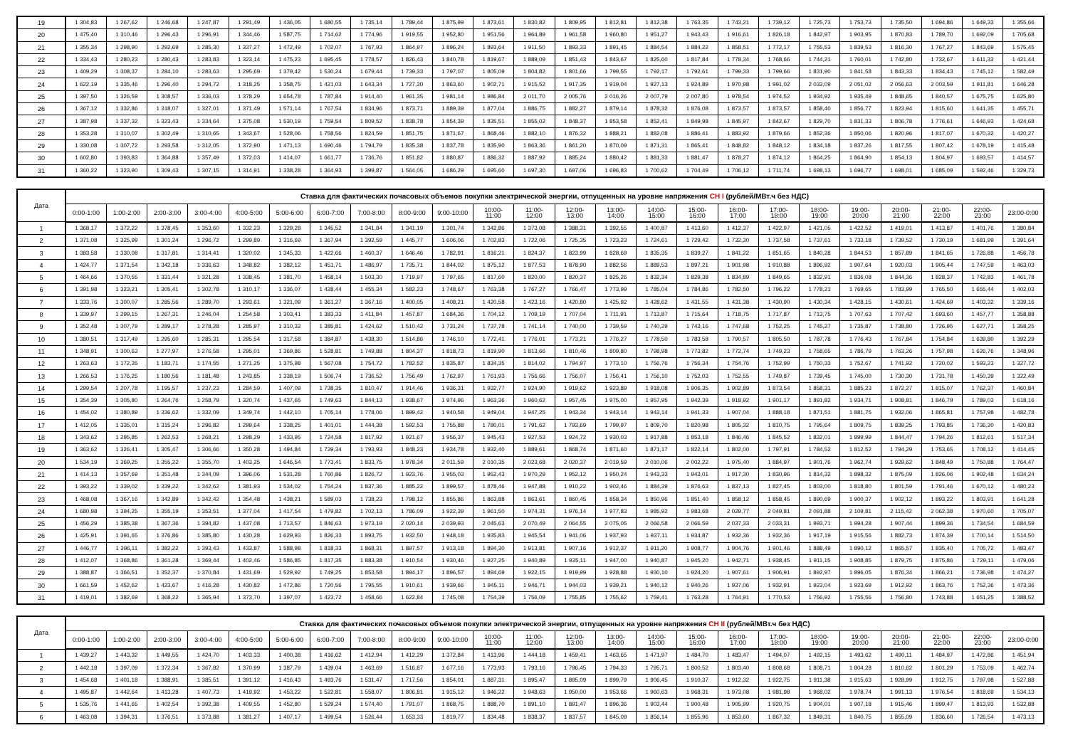| 19 | 1 304,83 | 1 267,62 | 1 246,68 | 1 247,87 | 1 291,49 | 1 436,05 | 1 680,55 | 1 735,14 | 1 789,44 | 1 875,99 | 1 873,61 | 1 830,82 | 1 809,95 | 1 812,81 | 1 812,38 | 1 763,35 | 1 743,21 | 1 739,12 | 1 725,73 | 1 753,73 | 1 735,50 | 1 694,86 | 1 649,33 | 1 355,66 |
| 20 | 1 475,40 | 1 310,46 | 1 296,43 | 1 296,91 | 1 344,46 | 1 587,75 | 1 714,62 | 1 774,96 | 1 919,55 | 1 952,80 | 1 951,56 | 1 964,89 | 1 961,58 | 1 960,80 | 1 951,27 | 1 943,43 | 1 916,61 | 1 826,18 | 1 842,97 | 1 903,95 | 1 870,83 | 1 789,70 | 1 692,09 | 1 705,68 |
| 21 | 1 355,34 | 1 298,90 | 1 292,69 | 1 285,30 | 1 337,27 | 1 472,49 | 1 702,07 | 1 767,93 | 1 864,97 | 1 896,24 | 1 893,64 | 1 911,50 | 1 893,33 | 1 891,45 | 1 884,54 | 1 884,22 | 1 858,51 | 1 772,17 | 1 755,53 | 1 839,53 | 1 816,30 | 1 767,27 | 1 843,69 | 1 575,45 |
| 22 | 1 334,43 | 1 280,23 | 1 280,43 | 1 283,83 | 1 323,14 | 1 475,23 | 1 695,45 | 1 778,57 | 1 826,43 | 1 840,78 | 1 819,67 | 1 889,09 | 1 851,43 | 1 843,67 | 1 825,60 | 1 817,84 | 1 778,34 | 1 768,66 | 1 744,21 | 1 760,01 | 1 742,80 | 1 732,67 | 1 611,33 | 1 421,44 |
| 23 | 1 409,29 | 1 308,37 | 1 284,10 | 1 283,63 | 1 295,69 | 1 379,42 | 1 530,24 | 1 679,44 | 1 739,33 | 1 797,07 | 1 805,09 | 1 804,82 | 1 801,66 | 1 799,55 | 1 792,17 | 1 792,61 | 1 799,33 | 1 799,66 | 1 831,90 | 1 841,58 | 1 843,33 | 1 834,43 | 1 745,12 | 1 582,49 |
| 24 | 1 622,19 | 1 335,46 | 1 296,40 | 1 294,72 | 1 318,25 | 1 358,75 | 1 421,03 | 1 643,34 | 1 727,30 | 1 863,60 | 1 902,71 | 1 915,52 | 1 917,35 | 1 919,04 | 1 927,13 | 1 924,89 | 1 970,98 | 1 991,02 | 2 033,09 | 2 051,02 | 2 056,63 | 2 003,59 | 1 911,81 | 1 646,28 |
| 25 | 1 397,50 | 1 326,59 | 1 308,57 | 1 336,03 | 1 378,29 | 1 654,78 | 1 787,84 | 1 914,40 | 1 961,35 | 1 981,14 | 1 986,84 | 2 011,70 | 2 005,76 | 2 016,26 | 2 007,79 | 2 007,80 | 1 978,54 | 1 974,52 | 1 934,92 | 1 935,49 | 1 848,65 | 1 840,57 | 1 675,75 | 1 625,80 |
| 26 | 1 367,12 | 1 332,86 | 1 318,07 | 1 327,01 | 1 371,49 | 1 571,14 | 1 767,54 | 1 834,96 | 1 873,71 | 1 889,39 | 1 877,04 | 1 886,75 | 1 882,27 | 1 879,14 | 1 878,32 | 1 876,08 | 1 873,57 | 1 873,57 | 1 858,40 | 1 856,77 | 1 823,94 | 1 815,60 | 1 641,35 | 1 455,71 |
| 27 | 1 387,98 | 1 337,32 | 1 323,43 | 1 334,64 | 1 375,08 | 1 530,19 | 1 759,54 | 1 809,52 | 1 838,78 | 1 854,39 | 1 835,51 | 1 855,02 | 1 848,37 | 1 853,58 | 1 852,41 | 1 849,98 | 1 845,97 | 1 842,67 | 1 829,70 | 1 831,33 | 1 806,78 | 1 776,61 | 1 646,93 | 1 424,68 |
| 28 | 1 353,28 | 1 310,07 | 1 302,49 | 1 310,65 | 1 343,67 | 1 528,06 | 1 758,56 | 1 824,59 | 1 851,75 | 1 871,67 | 1 868,46 | 1 882,10 | 1 876,32 | 1 888,21 | 1 882,08 | 1 886,41 | 1 883,92 | 1 879,66 | 1 852,36 | 1 850,06 | 1 820,96 | 1 817,07 | 1 670,32 | 1 420,27 |
| 29 | 1 330,08 | 1 307,72 | 1 293,58 | 1 312,05 | 1 372,90 | 1 471,13 | 1 690,46 | 1 794,79 | 1 835,38 | 1 837,78 | 1 835,90 | 1 863,36 | 1 861,20 | 1 870,09 | 1 871,31 | 1 865,41 | 1 848,82 | 1 848,12 | 1 834,18 | 1 837,26 | 1 817,55 | 1 807,42 | 1 678,19 | 1 415,48 |
| 30 | 1 602,80 | 1 393,83 | 1 364,88 | 1 357,49 | 1 372,03 | 1 414,07 | 1 661,77 | 1 736,76 | 1 851,82 | 1 880,87 | 1 886,32 | 1 887,92 | 1 885,24 | 1 880,42 | 1 881,33 | 1 881,47 | 1 878,27 | 1 874,12 | 1 864,25 | 1 864,90 | 1 854,13 | 1 804,97 | 1 693,57 | 1 414,57 |
| 31 | 1 360,22 | 1 323,90 | 1 309,43 | 1 307,15 | 1 314,91 | 1 338,28 | 1 364,93 | 1 399,87 | 1 564,05 | 1 686,29 | 1 695,60 | 1 697,30 | 1 697,06 | 1 696,83 | 1 700,62 | 1 704,49 | 1 706,12 | 1 711,74 | 1 698,13 | 1 696,77 | 1 698,01 | 1 685,09 | 1 592,46 | 1 329,73 |
| Дата | Ставка для фактических почасовых объемов покупки электрической энергии, отпущенных на уровне напряжения СН I (рублей/МВт.ч без НДС) | | | | | | | | | | | | | | | | | | | | | | | |
| --- | --- | --- | --- | --- | --- | --- | --- | --- | --- | --- | --- | --- | --- | --- | --- | --- | --- | --- | --- | --- | --- | --- | --- | --- |
| | 0:00-1:00 | 1:00-2:00 | 2:00-3:00 | 3:00-4:00 | 4:00-5:00 | 5:00-6:00 | 6:00-7:00 | 7:00-8:00 | 8:00-9:00 | 9:00-10:00 | 10:00- 11:00 | 11:00- 12:00 | 12:00- 13:00 | 13:00- 14:00 | 14:00- 15:00 | 15:00- 16:00 | 16:00- 17:00 | 17:00- 18:00 | 18:00- 19:00 | 19:00- 20:00 | 20:00- 21:00 | 21:00- 22:00 | 22:00- 23:00 | 23:00-0:00 |
| 1 | 1 368,17 | 1 372,22 | 1 378,45 | 1 353,60 | 1 332,23 | 1 329,28 | 1 345,52 | 1 341,84 | 1 341,19 | 1 301,74 | 1 342,86 | 1 373,08 | 1 388,31 | 1 392,55 | 1 400,87 | 1 413,60 | 1 412,37 | 1 422,97 | 1 421,05 | 1 422,52 | 1 419,01 | 1 413,87 | 1 401,76 | 1 380,84 |
| 2 | 1 371,08 | 1 325,99 | 1 301,24 | 1 296,72 | 1 299,89 | 1 316,69 | 1 367,94 | 1 392,59 | 1 445,77 | 1 606,06 | 1 702,83 | 1 722,06 | 1 725,35 | 1 723,23 | 1 724,61 | 1 729,42 | 1 732,30 | 1 737,58 | 1 737,61 | 1 733,18 | 1 739,52 | 1 730,19 | 1 681,99 | 1 391,64 |
| 3 | 1 383,58 | 1 330,08 | 1 317,81 | 1 314,41 | 1 320,02 | 1 345,33 | 1 422,66 | 1 460,37 | 1 646,46 | 1 782,91 | 1 816,21 | 1 824,37 | 1 823,99 | 1 828,69 | 1 835,35 | 1 839,27 | 1 841,22 | 1 851,65 | 1 840,28 | 1 844,53 | 1 857,89 | 1 841,65 | 1 726,88 | 1 456,78 |
| 4 | 1 424,77 | 1 371,54 | 1 342,18 | 1 336,63 | 1 348,82 | 1 382,12 | 1 451,71 | 1 486,97 | 1 735,71 | 1 844,02 | 1 875,12 | 1 877,53 | 1 878,90 | 1 882,56 | 1 889,53 | 1 897,21 | 1 901,98 | 1 910,88 | 1 896,92 | 1 907,64 | 1 920,03 | 1 905,44 | 1 747,59 | 1 463,03 |
| 5 | 1 464,66 | 1 370,55 | 1 331,44 | 1 321,28 | 1 338,45 | 1 381,70 | 1 458,14 | 1 503,30 | 1 719,97 | 1 797,65 | 1 817,60 | 1 820,00 | 1 820,37 | 1 825,26 | 1 832,34 | 1 829,38 | 1 834,89 | 1 849,65 | 1 832,91 | 1 836,08 | 1 844,36 | 1 828,37 | 1 742,83 | 1 461,78 |
| 6 | 1 391,98 | 1 323,21 | 1 305,41 | 1 302,78 | 1 310,17 | 1 336,07 | 1 428,44 | 1 455,34 | 1 582,23 | 1 748,67 | 1 763,38 | 1 767,27 | 1 766,47 | 1 773,99 | 1 785,04 | 1 784,86 | 1 782,50 | 1 796,22 | 1 778,21 | 1 769,65 | 1 783,99 | 1 765,50 | 1 655,44 | 1 402,03 |
| 7 | 1 333,76 | 1 300,07 | 1 285,56 | 1 289,70 | 1 293,61 | 1 321,09 | 1 361,27 | 1 367,16 | 1 400,05 | 1 408,21 | 1 420,58 | 1 423,16 | 1 420,80 | 1 425,92 | 1 428,62 | 1 431,55 | 1 431,38 | 1 430,90 | 1 430,34 | 1 428,15 | 1 430,61 | 1 424,69 | 1 403,32 | 1 339,16 |
| 8 | 1 339,97 | 1 299,15 | 1 267,31 | 1 246,04 | 1 254,58 | 1 303,41 | 1 383,33 | 1 411,84 | 1 457,87 | 1 684,36 | 1 704,12 | 1 709,19 | 1 707,04 | 1 711,91 | 1 713,87 | 1 715,64 | 1 718,75 | 1 717,87 | 1 713,75 | 1 707,63 | 1 707,42 | 1 693,60 | 1 457,77 | 1 358,88 |
| 9 | 1 352,48 | 1 307,79 | 1 289,17 | 1 278,28 | 1 285,97 | 1 310,32 | 1 385,81 | 1 424,62 | 1 510,42 | 1 731,24 | 1 737,78 | 1 741,14 | 1 740,00 | 1 739,59 | 1 740,29 | 1 743,16 | 1 747,68 | 1 752,25 | 1 745,27 | 1 735,87 | 1 738,80 | 1 726,95 | 1 627,71 | 1 358,25 |
| 10 | 1 380,51 | 1 317,49 | 1 295,60 | 1 285,31 | 1 295,54 | 1 317,58 | 1 384,87 | 1 438,30 | 1 514,86 | 1 746,10 | 1 772,41 | 1 776,01 | 1 773,21 | 1 776,27 | 1 778,50 | 1 783,58 | 1 790,57 | 1 805,50 | 1 787,78 | 1 776,43 | 1 767,84 | 1 754,84 | 1 639,80 | 1 392,29 |
| 11 | 1 348,91 | 1 300,63 | 1 277,97 | 1 276,58 | 1 295,01 | 1 369,86 | 1 528,81 | 1 749,88 | 1 804,37 | 1 818,73 | 1 819,90 | 1 813,66 | 1 810,46 | 1 809,80 | 1 798,98 | 1 773,82 | 1 772,74 | 1 749,23 | 1 758,65 | 1 786,79 | 1 763,26 | 1 757,98 | 1 626,76 | 1 348,96 |
| 12 | 1 263,63 | 1 172,35 | 1 183,71 | 1 174,55 | 1 271,25 | 1 375,98 | 1 567,08 | 1 754,72 | 1 782,52 | 1 835,87 | 1 834,35 | 1 814,02 | 1 794,97 | 1 773,10 | 1 756,76 | 1 756,34 | 1 754,76 | 1 752,99 | 1 750,33 | 1 752,67 | 1 741,92 | 1 720,02 | 1 593,23 | 1 327,72 |
| 13 | 1 266,53 | 1 176,25 | 1 180,56 | 1 181,48 | 1 243,85 | 1 338,19 | 1 506,74 | 1 736,52 | 1 756,49 | 1 762,97 | 1 761,93 | 1 756,66 | 1 756,07 | 1 756,41 | 1 756,10 | 1 752,03 | 1 752,55 | 1 749,87 | 1 739,45 | 1 745,00 | 1 730,30 | 1 731,78 | 1 450,39 | 1 322,49 |
| 14 | 1 299,54 | 1 207,78 | 1 195,57 | 1 237,23 | 1 284,59 | 1 407,09 | 1 738,35 | 1 810,47 | 1 914,46 | 1 936,31 | 1 932,77 | 1 924,90 | 1 919,62 | 1 923,89 | 1 918,08 | 1 906,35 | 1 902,89 | 1 873,54 | 1 858,31 | 1 885,23 | 1 872,27 | 1 815,07 | 1 762,37 | 1 460,84 |
| 15 | 1 354,39 | 1 305,80 | 1 264,76 | 1 258,79 | 1 320,74 | 1 437,65 | 1 749,63 | 1 844,13 | 1 938,67 | 1 974,96 | 1 963,36 | 1 960,62 | 1 957,45 | 1 975,00 | 1 957,95 | 1 942,39 | 1 918,92 | 1 901,17 | 1 891,82 | 1 934,71 | 1 908,81 | 1 846,79 | 1 789,03 | 1 618,16 |
| 16 | 1 454,02 | 1 380,89 | 1 336,62 | 1 332,09 | 1 349,74 | 1 442,10 | 1 705,14 | 1 778,06 | 1 899,42 | 1 940,58 | 1 949,04 | 1 947,25 | 1 943,34 | 1 943,14 | 1 943,14 | 1 941,33 | 1 907,04 | 1 888,18 | 1 871,51 | 1 881,75 | 1 932,06 | 1 865,81 | 1 757,98 | 1 482,78 |
| 17 | 1 412,05 | 1 335,01 | 1 315,24 | 1 296,82 | 1 299,64 | 1 338,25 | 1 401,01 | 1 444,38 | 1 592,53 | 1 755,88 | 1 780,01 | 1 791,62 | 1 793,69 | 1 799,97 | 1 809,70 | 1 820,98 | 1 805,32 | 1 810,75 | 1 795,64 | 1 809,75 | 1 839,25 | 1 793,85 | 1 736,20 | 1 420,83 |
| 18 | 1 343,62 | 1 295,85 | 1 262,53 | 1 268,21 | 1 298,29 | 1 433,95 | 1 724,58 | 1 817,92 | 1 921,67 | 1 956,37 | 1 945,43 | 1 927,53 | 1 924,72 | 1 930,03 | 1 917,88 | 1 853,18 | 1 846,46 | 1 845,52 | 1 832,01 | 1 899,99 | 1 844,47 | 1 794,26 | 1 812,61 | 1 517,34 |
| 19 | 1 363,62 | 1 326,41 | 1 305,47 | 1 306,66 | 1 350,28 | 1 494,84 | 1 739,34 | 1 793,93 | 1 848,23 | 1 934,78 | 1 932,40 | 1 889,61 | 1 868,74 | 1 871,60 | 1 871,17 | 1 822,14 | 1 802,00 | 1 797,91 | 1 784,52 | 1 812,52 | 1 794,29 | 1 753,65 | 1 708,12 | 1 414,45 |
| 20 | 1 534,19 | 1 369,25 | 1 355,22 | 1 355,70 | 1 403,25 | 1 646,54 | 1 773,41 | 1 833,75 | 1 978,34 | 2 011,59 | 2 010,35 | 2 023,68 | 2 020,37 | 2 019,59 | 2 010,06 | 2 002,22 | 1 975,40 | 1 884,97 | 1 901,76 | 1 962,74 | 1 929,62 | 1 848,49 | 1 750,88 | 1 764,47 |
| 21 | 1 414,13 | 1 357,69 | 1 351,48 | 1 344,09 | 1 396,06 | 1 531,28 | 1 760,86 | 1 826,72 | 1 923,76 | 1 955,03 | 1 952,43 | 1 970,29 | 1 952,12 | 1 950,24 | 1 943,33 | 1 943,01 | 1 917,30 | 1 830,96 | 1 814,32 | 1 898,32 | 1 875,09 | 1 826,06 | 1 902,48 | 1 634,24 |
| 22 | 1 393,22 | 1 339,02 | 1 339,22 | 1 342,62 | 1 381,93 | 1 534,02 | 1 754,24 | 1 837,36 | 1 885,22 | 1 899,57 | 1 878,46 | 1 947,88 | 1 910,22 | 1 902,46 | 1 884,39 | 1 876,63 | 1 837,13 | 1 827,45 | 1 803,00 | 1 818,80 | 1 801,59 | 1 791,46 | 1 670,12 | 1 480,23 |
| 23 | 1 468,08 | 1 367,16 | 1 342,89 | 1 342,42 | 1 354,48 | 1 438,21 | 1 589,03 | 1 738,23 | 1 798,12 | 1 855,86 | 1 863,88 | 1 863,61 | 1 860,45 | 1 858,34 | 1 850,96 | 1 851,40 | 1 858,12 | 1 858,45 | 1 890,69 | 1 900,37 | 1 902,12 | 1 893,22 | 1 803,91 | 1 641,28 |
| 24 | 1 680,98 | 1 394,25 | 1 355,19 | 1 353,51 | 1 377,04 | 1 417,54 | 1 479,82 | 1 702,13 | 1 786,09 | 1 922,39 | 1 961,50 | 1 974,31 | 1 976,14 | 1 977,83 | 1 985,92 | 1 983,68 | 2 029,77 | 2 049,81 | 2 091,88 | 2 109,81 | 2 115,42 | 2 062,38 | 1 970,60 | 1 705,07 |
| 25 | 1 456,29 | 1 385,38 | 1 367,36 | 1 394,82 | 1 437,08 | 1 713,57 | 1 846,63 | 1 973,19 | 2 020,14 | 2 039,93 | 2 045,63 | 2 070,49 | 2 064,55 | 2 075,05 | 2 066,58 | 2 066,59 | 2 037,33 | 2 033,31 | 1 993,71 | 1 994,28 | 1 907,44 | 1 899,36 | 1 734,54 | 1 684,59 |
| 26 | 1 425,91 | 1 391,65 | 1 376,86 | 1 385,80 | 1 430,28 | 1 629,93 | 1 826,33 | 1 893,75 | 1 932,50 | 1 948,18 | 1 935,83 | 1 945,54 | 1 941,06 | 1 937,93 | 1 937,11 | 1 934,87 | 1 932,36 | 1 932,36 | 1 917,19 | 1 915,56 | 1 882,73 | 1 874,39 | 1 700,14 | 1 514,50 |
| 27 | 1 446,77 | 1 396,11 | 1 382,22 | 1 393,43 | 1 433,87 | 1 588,98 | 1 818,33 | 1 868,31 | 1 897,57 | 1 913,18 | 1 894,30 | 1 913,81 | 1 907,16 | 1 912,37 | 1 911,20 | 1 908,77 | 1 904,76 | 1 901,46 | 1 888,49 | 1 890,12 | 1 865,57 | 1 835,40 | 1 705,72 | 1 483,47 |
| 28 | 1 412,07 | 1 368,86 | 1 361,28 | 1 369,44 | 1 402,46 | 1 586,85 | 1 817,35 | 1 883,38 | 1 910,54 | 1 930,46 | 1 927,25 | 1 940,89 | 1 935,11 | 1 947,00 | 1 940,87 | 1 945,20 | 1 942,71 | 1 938,45 | 1 911,15 | 1 908,85 | 1 879,75 | 1 875,86 | 1 729,11 | 1 479,06 |
| 29 | 1 388,87 | 1 366,51 | 1 352,37 | 1 370,84 | 1 431,69 | 1 529,92 | 1 749,25 | 1 853,58 | 1 894,17 | 1 896,57 | 1 894,69 | 1 922,15 | 1 919,99 | 1 928,88 | 1 930,10 | 1 924,20 | 1 907,61 | 1 906,91 | 1 892,97 | 1 896,05 | 1 876,34 | 1 866,21 | 1 736,98 | 1 474,27 |
| 30 | 1 661,59 | 1 452,62 | 1 423,67 | 1 416,28 | 1 430,82 | 1 472,86 | 1 720,56 | 1 795,55 | 1 910,61 | 1 939,66 | 1 945,11 | 1 946,71 | 1 944,03 | 1 939,21 | 1 940,12 | 1 940,26 | 1 937,06 | 1 932,91 | 1 923,04 | 1 923,69 | 1 912,92 | 1 863,76 | 1 752,36 | 1 473,36 |
| 31 | 1 419,01 | 1 382,69 | 1 368,22 | 1 365,94 | 1 373,70 | 1 397,07 | 1 423,72 | 1 458,66 | 1 622,84 | 1 745,08 | 1 754,39 | 1 756,09 | 1 755,85 | 1 755,62 | 1 759,41 | 1 763,28 | 1 764,91 | 1 770,53 | 1 756,92 | 1 755,56 | 1 756,80 | 1 743,88 | 1 651,25 | 1 388,52 |
| Дата | Ставка для фактических почасовых объемов покупки электрической энергии, отпущенных на уровне напряжения СН II (рублей/МВт.ч без НДС) | | | | | | | | | | | | | | | | | | | | | | | |
| --- | --- | --- | --- | --- | --- | --- | --- | --- | --- | --- | --- | --- | --- | --- | --- | --- | --- | --- | --- | --- | --- | --- | --- | --- |
| | 0:00-1:00 | 1:00-2:00 | 2:00-3:00 | 3:00-4:00 | 4:00-5:00 | 5:00-6:00 | 6:00-7:00 | 7:00-8:00 | 8:00-9:00 | 9:00-10:00 | 10:00- 11:00 | 11:00- 12:00 | 12:00- 13:00 | 13:00- 14:00 | 14:00- 15:00 | 15:00- 16:00 | 16:00- 17:00 | 17:00- 18:00 | 18:00- 19:00 | 19:00- 20:00 | 20:00- 21:00 | 21:00- 22:00 | 22:00- 23:00 | 23:00-0:00 |
| 1 | 1 439,27 | 1 443,32 | 1 449,55 | 1 424,70 | 1 403,33 | 1 400,38 | 1 416,62 | 1 412,94 | 1 412,29 | 1 372,84 | 1 413,96 | 1 444,18 | 1 459,41 | 1 463,65 | 1 471,97 | 1 484,70 | 1 483,47 | 1 494,07 | 1 492,15 | 1 493,62 | 1 490,11 | 1 484,97 | 1 472,86 | 1 451,94 |
| 2 | 1 442,18 | 1 397,09 | 1 372,34 | 1 367,82 | 1 370,99 | 1 387,79 | 1 439,04 | 1 463,69 | 1 516,87 | 1 677,16 | 1 773,93 | 1 793,16 | 1 796,45 | 1 794,33 | 1 795,71 | 1 800,52 | 1 803,40 | 1 808,68 | 1 808,71 | 1 804,28 | 1 810,62 | 1 801,29 | 1 753,09 | 1 462,74 |
| 3 | 1 454,68 | 1 401,18 | 1 388,91 | 1 385,51 | 1 391,12 | 1 416,43 | 1 493,76 | 1 531,47 | 1 717,56 | 1 854,01 | 1 887,31 | 1 895,47 | 1 895,09 | 1 899,79 | 1 906,45 | 1 910,37 | 1 912,32 | 1 922,75 | 1 911,38 | 1 915,63 | 1 928,99 | 1 912,75 | 1 797,98 | 1 527,88 |
| 4 | 1 495,87 | 1 442,64 | 1 413,28 | 1 407,73 | 1 419,92 | 1 453,22 | 1 522,81 | 1 558,07 | 1 806,81 | 1 915,12 | 1 946,22 | 1 948,63 | 1 950,00 | 1 953,66 | 1 960,63 | 1 968,31 | 1 973,08 | 1 981,98 | 1 968,02 | 1 978,74 | 1 991,13 | 1 976,54 | 1 818,69 | 1 534,13 |
| 5 | 1 535,76 | 1 441,65 | 1 402,54 | 1 392,38 | 1 409,55 | 1 452,80 | 1 529,24 | 1 574,40 | 1 791,07 | 1 868,75 | 1 888,70 | 1 891,10 | 1 891,47 | 1 896,36 | 1 903,44 | 1 900,48 | 1 905,99 | 1 920,75 | 1 904,01 | 1 907,18 | 1 915,46 | 1 899,47 | 1 813,93 | 1 532,88 |
| 6 | 1 463,08 | 1 394,31 | 1 376,51 | 1 373,88 | 1 381,27 | 1 407,17 | 1 499,54 | 1 526,44 | 1 653,33 | 1 819,77 | 1 834,48 | 1 838,37 | 1 837,57 | 1 845,09 | 1 856,14 | 1 855,96 | 1 853,60 | 1 867,32 | 1 849,31 | 1 840,75 | 1 855,09 | 1 836,60 | 1 726,54 | 1 473,13 |